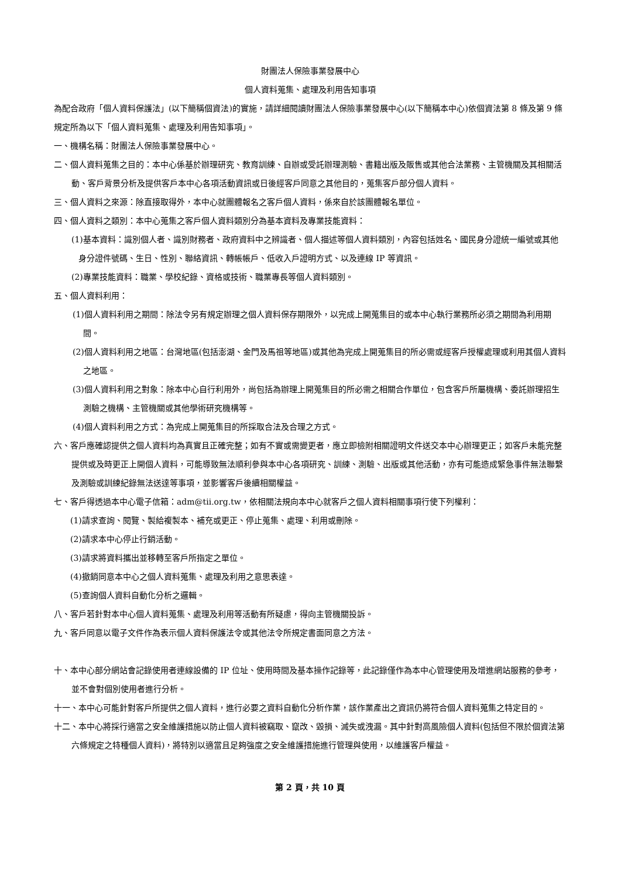財團法人保險事業發展中心
個人資料蒐集、處理及利用告知事項
為配合政府「個人資料保護法」(以下簡稱個資法)的實施，請詳細閱讀財團法人保險事業發展中心(以下簡稱本中心)依個資法第 8 條及第 9 條規定所為以下「個人資料蒐集、處理及利用告知事項」。
一、機構名稱：財團法人保險事業發展中心。
二、個人資料蒐集之目的：本中心係基於辦理研究、教育訓練、自辦或受託辦理測驗、書籍出版及販售或其他合法業務、主管機關及其相關活動、客戶背景分析及提供客戶本中心各項活動資訊或日後經客戶同意之其他目的，蒐集客戶部分個人資料。
三、個人資料之來源：除直接取得外，本中心就團體報名之客戶個人資料，係來自於該團體報名單位。
四、個人資料之類別：本中心蒐集之客戶個人資料類別分為基本資料及專業技能資料：
(1)基本資料：識別個人者、識別財務者、政府資料中之辨識者、個人描述等個人資料類別，內容包括姓名、國民身分證統一編號或其他身分證件號碼、生日、性別、聯絡資訊、轉帳帳戶、低收入戶證明方式、以及連線 IP 等資訊。
(2)專業技能資料：職業、學校紀錄、資格或技術、職業專長等個人資料類別。
五、個人資料利用：
(1)個人資料利用之期間：除法令另有規定辦理之個人資料保存期限外，以完成上開蒐集目的或本中心執行業務所必須之期間為利用期間。
(2)個人資料利用之地區：台灣地區(包括澎湖、金門及馬祖等地區)或其他為完成上開蒐集目的所必需或經客戶授權處理或利用其個人資料之地區。
(3)個人資料利用之對象：除本中心自行利用外，尚包括為辦理上開蒐集目的所必需之相關合作單位，包含客戶所屬機構、委託辦理招生測驗之機構、主管機關或其他學術研究機構等。
(4)個人資料利用之方式：為完成上開蒐集目的所採取合法及合理之方式。
六、客戶應確認提供之個人資料均為真實且正確完整；如有不實或需變更者，應立即檢附相關證明文件送交本中心辦理更正；如客戶未能完整提供或及時更正上開個人資料，可能導致無法順利參與本中心各項研究、訓練、測驗、出版或其他活動，亦有可能造成緊急事件無法聯繫及測驗或訓練紀錄無法送達等事項，並影響客戶後續相關權益。
七、客戶得透過本中心電子信箱：adm@tii.org.tw，依相關法規向本中心就客戶之個人資料相關事項行使下列權利：
(1)請求查詢、閱覽、製給複製本、補充或更正、停止蒐集、處理、利用或刪除。
(2)請求本中心停止行銷活動。
(3)請求將資料攜出並移轉至客戶所指定之單位。
(4)撤銷同意本中心之個人資料蒐集、處理及利用之意思表達。
(5)查詢個人資料自動化分析之邏輯。
八、客戶若針對本中心個人資料蒐集、處理及利用等活動有所疑慮，得向主管機關投訴。
九、客戶同意以電子文件作為表示個人資料保護法令或其他法令所規定書面同意之方法。
十、本中心部分網站會記錄使用者連線設備的 IP 位址、使用時間及基本操作記錄等，此記錄僅作為本中心管理使用及增進網站服務的參考，並不會對個別使用者進行分析。
十一、本中心可能針對客戶所提供之個人資料，進行必要之資料自動化分析作業，該作業產出之資訊仍將符合個人資料蒐集之特定目的。
十二、本中心將採行適當之安全維護措施以防止個人資料被竊取、竄改、毀損、滅失或洩漏。其中針對高風險個人資料(包括但不限於個資法第六條規定之特種個人資料)，將特別以適當且足夠強度之安全維護措施進行管理與使用，以維護客戶權益。
第 2 頁，共 10 頁